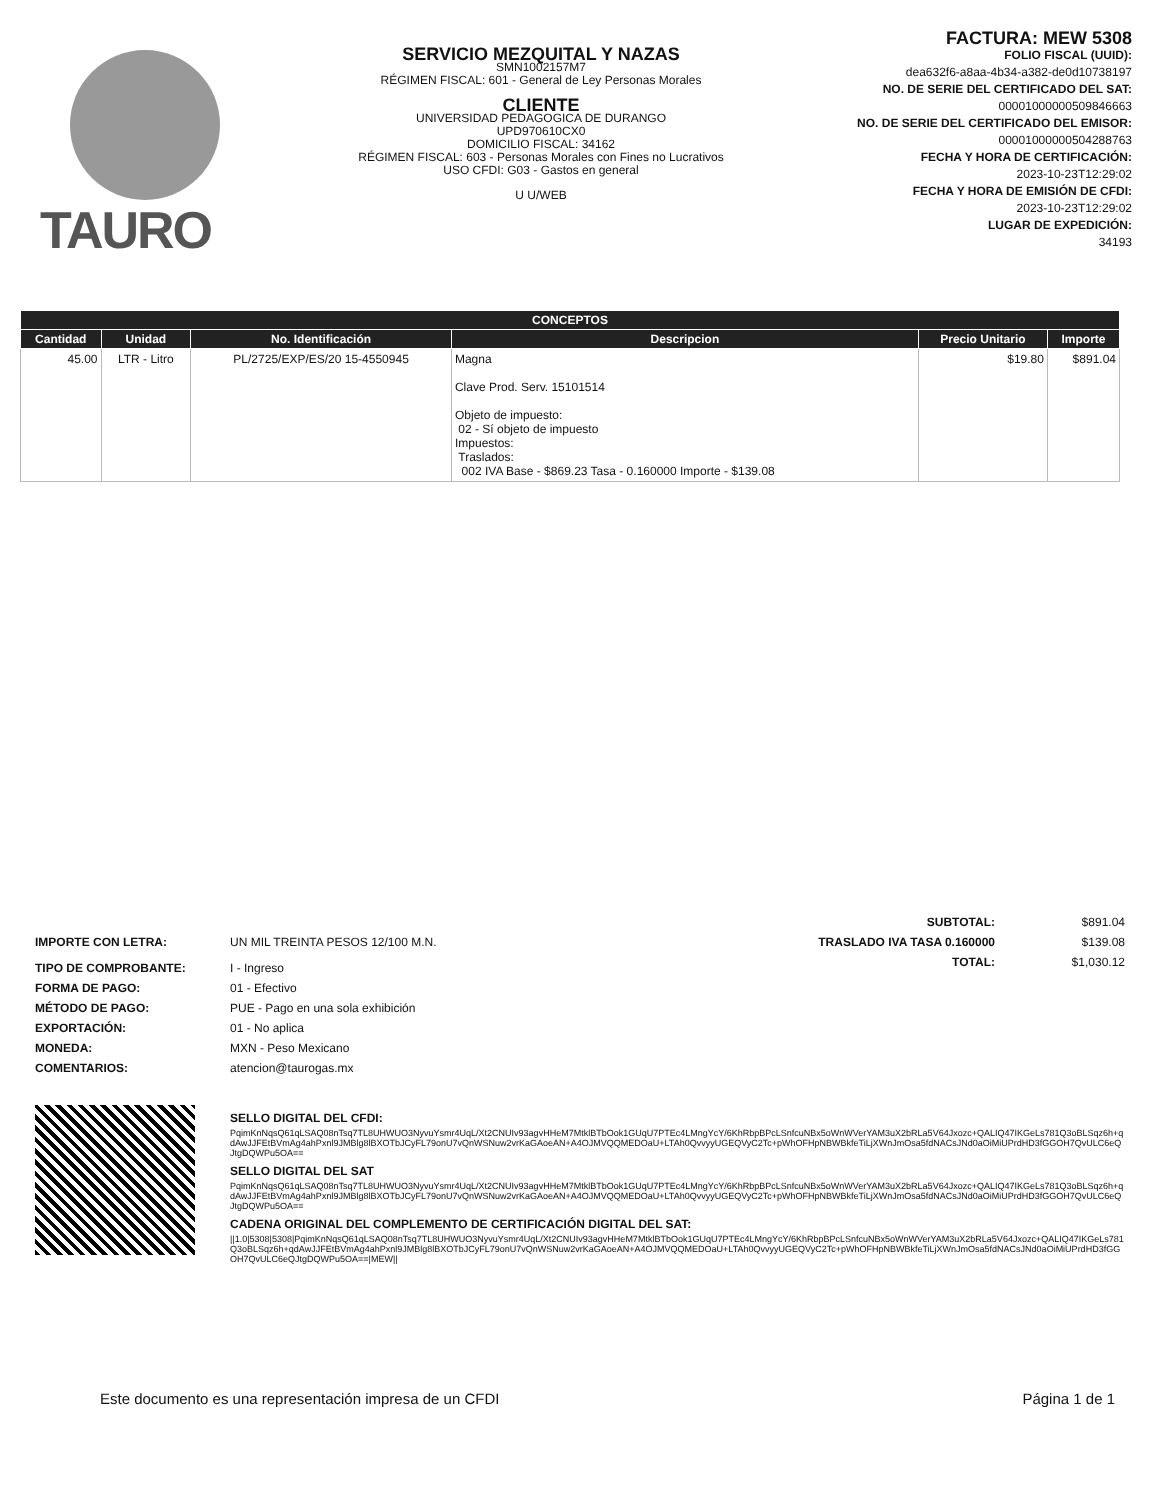TAURO
SERVICIO MEZQUITAL Y NAZAS
SMN1002157M7
RÉGIMEN FISCAL: 601 - General de Ley Personas Morales
CLIENTE
UNIVERSIDAD PEDAGOGICA DE DURANGO
UPD970610CX0
DOMICILIO FISCAL: 34162
RÉGIMEN FISCAL: 603 - Personas Morales con Fines no Lucrativos
USO CFDI: G03 - Gastos en general
U U/WEB
FACTURA: MEW 5308
FOLIO FISCAL (UUID):
dea632f6-a8aa-4b34-a382-de0d10738197
NO. DE SERIE DEL CERTIFICADO DEL SAT:
00001000000509846663
NO. DE SERIE DEL CERTIFICADO DEL EMISOR:
00001000000504288763
FECHA Y HORA DE CERTIFICACIÓN:
2023-10-23T12:29:02
FECHA Y HORA DE EMISIÓN DE CFDI:
2023-10-23T12:29:02
LUGAR DE EXPEDICIÓN:
34193
| CONCEPTOS | | | | | |
| --- | --- | --- | --- | --- | --- |
| Cantidad | Unidad | No. Identificación | Descripcion | Precio Unitario | Importe |
| 45.00 | LTR - Litro | PL/2725/EXP/ES/20 15-4550945 | Magna Clave Prod. Serv. 15101514 Objeto de impuesto: 02 - Sí objeto de impuesto Impuestos: Traslados: 002 IVA Base - $869.23 Tasa - 0.160000 Importe - $139.08 | $19.80 | $891.04 |
SUBTOTAL: $891.04 TRASLADO IVA TASA 0.160000 $139.08 TOTAL: $1,030.12
IMPORTE CON LETRA: UN MIL TREINTA PESOS 12/100 M.N. TIPO DE COMPROBANTE: I - Ingreso FORMA DE PAGO: 01 - Efectivo MÉTODO DE PAGO: PUE - Pago en una sola exhibición EXPORTACIÓN: 01 - No aplica MONEDA: MXN - Peso Mexicano COMENTARIOS: atencion@taurogas.mx
SELLO DIGITAL DEL CFDI:
PqimKnNqsQ61qLSAQ08nTsq7TL8UHWUO3NyvuYsmr4UqL/Xt2CNUIv93agvHHeM7MtklBTbOok1GUqU7PTEc4LMngYcY/6KhRbpBPcLSnfcuNBx5oWnWVerYAM3uX2bRLa5V64Jxozc+QALIQ47IKGeLs781Q3oBLSqz6h+qdAwJJFEtBVmAg4ahPxnl9JMBlg8lBXOTbJCyFL79onU7vQnWSNuw2vrKaGAoeAN+A4OJMVQQMEDOaU+LTAh0QvvyyUGEQVyC2Tc+pWhOFHpNBWBkfeTiLjXWnJmOsa5fdNACsJNd0aOiMiUPrdHD3fGGOH7QvULC6eQJtgDQWPu5OA==
SELLO DIGITAL DEL SAT
PqimKnNqsQ61qLSAQ08nTsq7TL8UHWUO3NyvuYsmr4UqL/Xt2CNUIv93agvHHeM7MtklBTbOok1GUqU7PTEc4LMngYcY/6KhRbpBPcLSnfcuNBx5oWnWVerYAM3uX2bRLa5V64Jxozc+QALIQ47IKGeLs781Q3oBLSqz6h+qdAwJJFEtBVmAg4ahPxnl9JMBlg8lBXOTbJCyFL79onU7vQnWSNuw2vrKaGAoeAN+A4OJMVQQMEDOaU+LTAh0QvvyyUGEQVyC2Tc+pWhOFHpNBWBkfeTiLjXWnJmOsa5fdNACsJNd0aOiMiUPrdHD3fGGOH7QvULC6eQJtgDQWPu5OA==
CADENA ORIGINAL DEL COMPLEMENTO DE CERTIFICACIÓN DIGITAL DEL SAT:
||1.0|5308|5308|PqimKnNqsQ61qLSAQ08nTsq7TL8UHWUO3NyvuYsmr4UqL/Xt2CNUIv93agvHHeM7MtklBTbOok1GUqU7PTEc4LMngYcY/6KhRbpBPcLSnfcuNBx5oWnWVerYAM3uX2bRLa5V64Jxozc+QALIQ47IKGeLs781Q3oBLSqz6h+qdAwJJFEtBVmAg4ahPxnl9JMBlg8lBXOTbJCyFL79onU7vQnWSNuw2vrKaGAoeAN+A4OJMVQQMEDOaU+LTAh0QvvyyUGEQVyC2Tc+pWhOFHpNBWBkfeTiLjXWnJmOsa5fdNACsJNd0aOiMiUPrdHD3fGGOH7QvULC6eQJtgDQWPu5OA==|MEW||
Este documento es una representación impresa de un CFDI Página 1 de 1